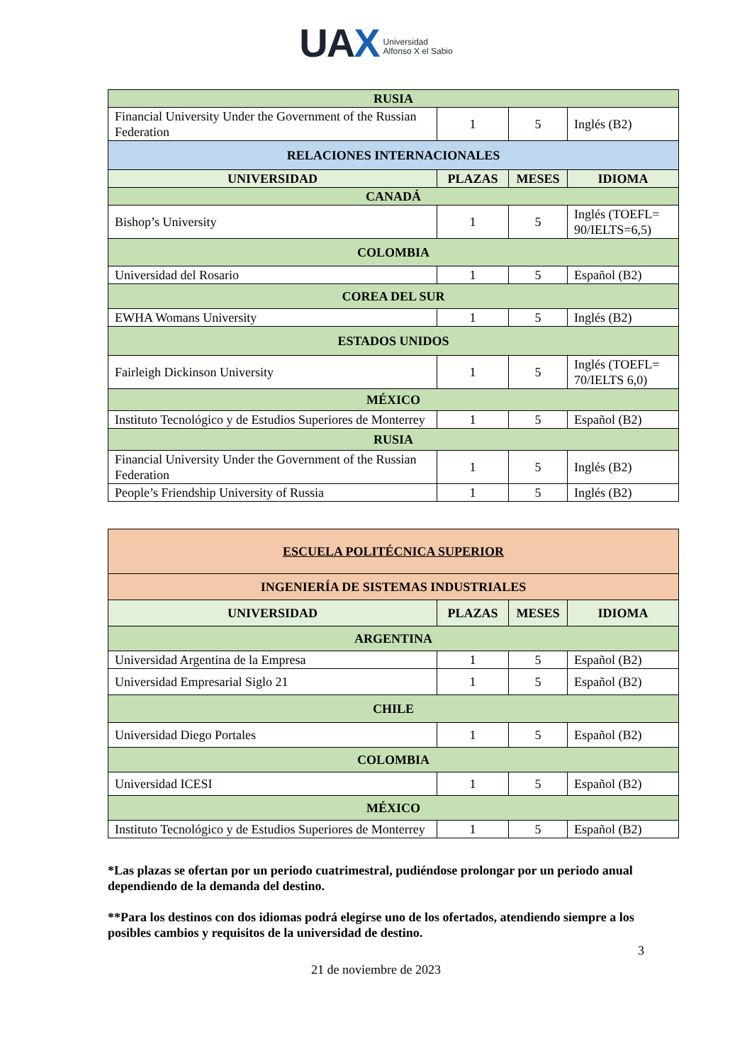UAX Universidad
Alfonso X el Sabio
| RUSIA | | | |
| --- | --- | --- | --- |
| Financial University Under the Government of the Russian Federation | 1 | 5 | Inglés (B2) |
| RELACIONES INTERNACIONALES | | | |
| UNIVERSIDAD | PLAZAS | MESES | IDIOMA |
| CANADÁ | | | |
| Bishop’s University | 1 | 5 | Inglés (TOEFL= 90/IELTS=6,5) |
| COLOMBIA | | | |
| Universidad del Rosario | 1 | 5 | Español (B2) |
| COREA DEL SUR | | | |
| EWHA Womans University | 1 | 5 | Inglés (B2) |
| ESTADOS UNIDOS | | | |
| Fairleigh Dickinson University | 1 | 5 | Inglés (TOEFL= 70/IELTS 6,0) |
| MÉXICO | | | |
| Instituto Tecnológico y de Estudios Superiores de Monterrey | 1 | 5 | Español (B2) |
| RUSIA | | | |
| Financial University Under the Government of the Russian Federation | 1 | 5 | Inglés (B2) |
| People’s Friendship University of Russia | 1 | 5 | Inglés (B2) |
| ESCUELA POLITÉCNICA SUPERIOR | | | |
| --- | --- | --- | --- |
| INGENIERÍA DE SISTEMAS INDUSTRIALES | | | |
| UNIVERSIDAD | PLAZAS | MESES | IDIOMA |
| ARGENTINA | | | |
| Universidad Argentina de la Empresa | 1 | 5 | Español (B2) |
| Universidad Empresarial Siglo 21 | 1 | 5 | Español (B2) |
| CHILE | | | |
| Universidad Diego Portales | 1 | 5 | Español (B2) |
| COLOMBIA | | | |
| Universidad ICESI | 1 | 5 | Español (B2) |
| MÉXICO | | | |
| Instituto Tecnológico y de Estudios Superiores de Monterrey | 1 | 5 | Español (B2) |
*Las plazas se ofertan por un periodo cuatrimestral, pudiéndose prolongar por un periodo anual dependiendo de la demanda del destino.
**Para los destinos con dos idiomas podrá elegirse uno de los ofertados, atendiendo siempre a los posibles cambios y requisitos de la universidad de destino.
3
21 de noviembre de 2023